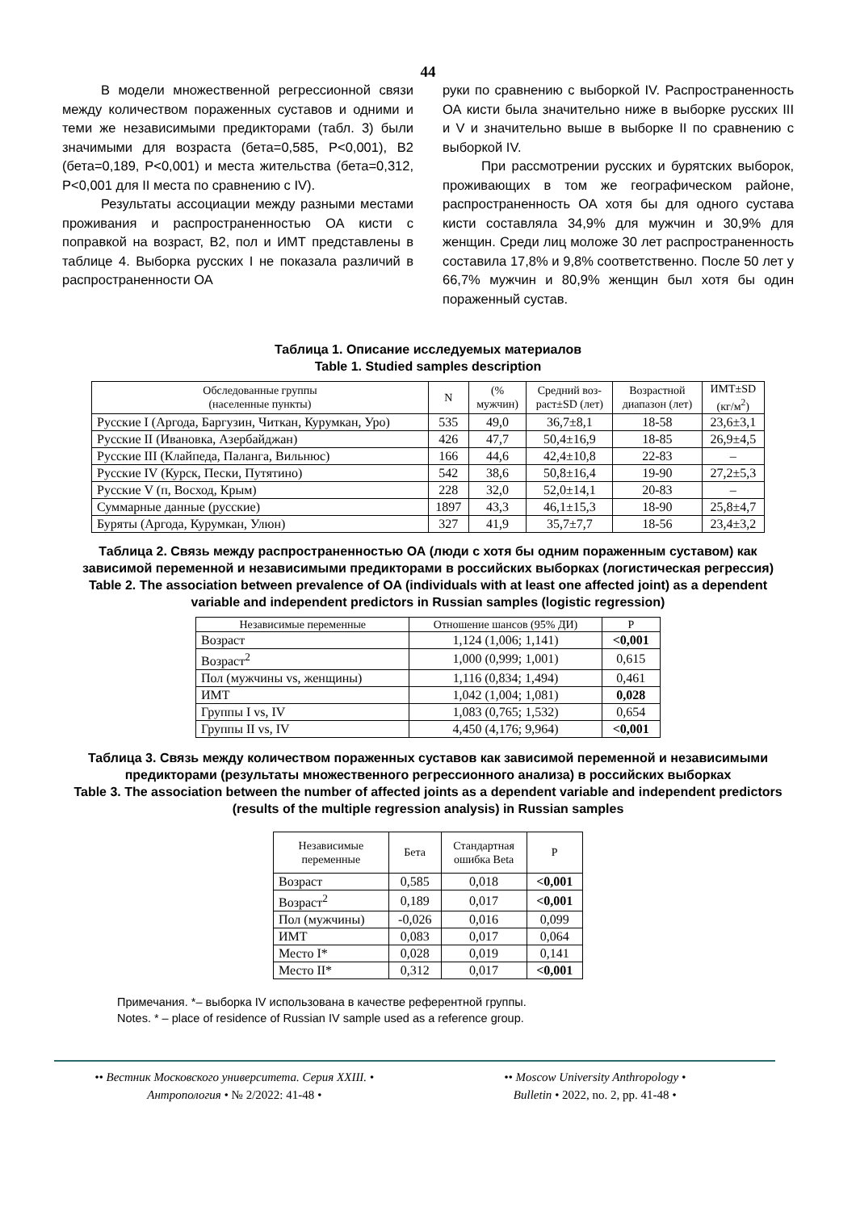44
В модели множественной регрессионной связи между количеством пораженных суставов и одними и теми же независимыми предикторами (табл. 3) были значимыми для возраста (бета=0,585, P<0,001), В2 (бета=0,189, P<0,001) и места жительства (бета=0,312, P<0,001 для II места по сравнению с IV).
Результаты ассоциации между разными местами проживания и распространенностью ОА кисти с поправкой на возраст, В2, пол и ИМТ представлены в таблице 4. Выборка русских I не показала различий в распространенности ОА
руки по сравнению с выборкой IV. Распространенность ОА кисти была значительно ниже в выборке русских III и V и значительно выше в выборке II по сравнению с выборкой IV.
При рассмотрении русских и бурятских выборок, проживающих в том же географическом районе, распространенность ОА хотя бы для одного сустава кисти составляла 34,9% для мужчин и 30,9% для женщин. Среди лиц моложе 30 лет распространенность составила 17,8% и 9,8% соответственно. После 50 лет у 66,7% мужчин и 80,9% женщин был хотя бы один пораженный сустав.
Таблица 1. Описание исследуемых материалов
Table 1. Studied samples description
| Обследованные группы (населенные пункты) | N | (% мужчин) | Средний воз- раст±SD (лет) | Возрастной диапазон (лет) | ИМТ±SD (кг/м<sup>2</sup>) |
| --- | --- | --- | --- | --- | --- |
| Русские I (Аргода, Баргузин, Читкан, Курумкан, Уро) | 535 | 49,0 | 36,7±8,1 | 18-58 | 23,6±3,1 |
| Русские II (Ивановка, Азербайджан) | 426 | 47,7 | 50,4±16,9 | 18-85 | 26,9±4,5 |
| Русские III (Клайпеда, Паланга, Вильнюс) | 166 | 44,6 | 42,4±10,8 | 22-83 | – |
| Русские IV (Курск, Пески, Путятино) | 542 | 38,6 | 50,8±16,4 | 19-90 | 27,2±5,3 |
| Русские V (п, Восход, Крым) | 228 | 32,0 | 52,0±14,1 | 20-83 | – |
| Суммарные данные (русские) | 1897 | 43,3 | 46,1±15,3 | 18-90 | 25,8±4,7 |
| Буряты (Аргода, Курумкан, Улюн) | 327 | 41,9 | 35,7±7,7 | 18-56 | 23,4±3,2 |
Таблица 2. Связь между распространенностью ОА (люди с хотя бы одним пораженным суставом) как зависимой переменной и независимыми предикторами в российских выборках (логистическая регрессия)
Table 2. The association between prevalence of OA (individuals with at least one affected joint) as a dependent variable and independent predictors in Russian samples (logistic regression)
| Независимые переменные | Отношение шансов (95% ДИ) | P |
| --- | --- | --- |
| Возраст | 1,124 (1,006; 1,141) | <0,001 |
| Возраст<sup>2</sup> | 1,000 (0,999; 1,001) | 0,615 |
| Пол (мужчины vs, женщины) | 1,116 (0,834; 1,494) | 0,461 |
| ИМТ | 1,042 (1,004; 1,081) | 0,028 |
| Группы I vs, IV | 1,083 (0,765; 1,532) | 0,654 |
| Группы II vs, IV | 4,450 (4,176; 9,964) | <0,001 |
Таблица 3. Связь между количеством пораженных суставов как зависимой переменной и независимыми предикторами (результаты множественного регрессионного анализа) в российских выборках
Table 3. The association between the number of affected joints as a dependent variable and independent predictors (results of the multiple regression analysis) in Russian samples
| Независимые переменные | Бета | Стандартная ошибка Beta | P |
| --- | --- | --- | --- |
| Возраст | 0,585 | 0,018 | <0,001 |
| Возраст<sup>2</sup> | 0,189 | 0,017 | <0,001 |
| Пол (мужчины) | -0,026 | 0,016 | 0,099 |
| ИМТ | 0,083 | 0,017 | 0,064 |
| Место I* | 0,028 | 0,019 | 0,141 |
| Место II* | 0,312 | 0,017 | <0,001 |
Примечания. *– выборка IV использована в качестве референтной группы.
Notes. * – place of residence of Russian IV sample used as a reference group.
•• Вестник Московского университета. Серия XXIII. •
Антропология • № 2/2022: 41-48 •
•• Moscow University Anthropology •
Bulletin • 2022, no. 2, pp. 41-48 •